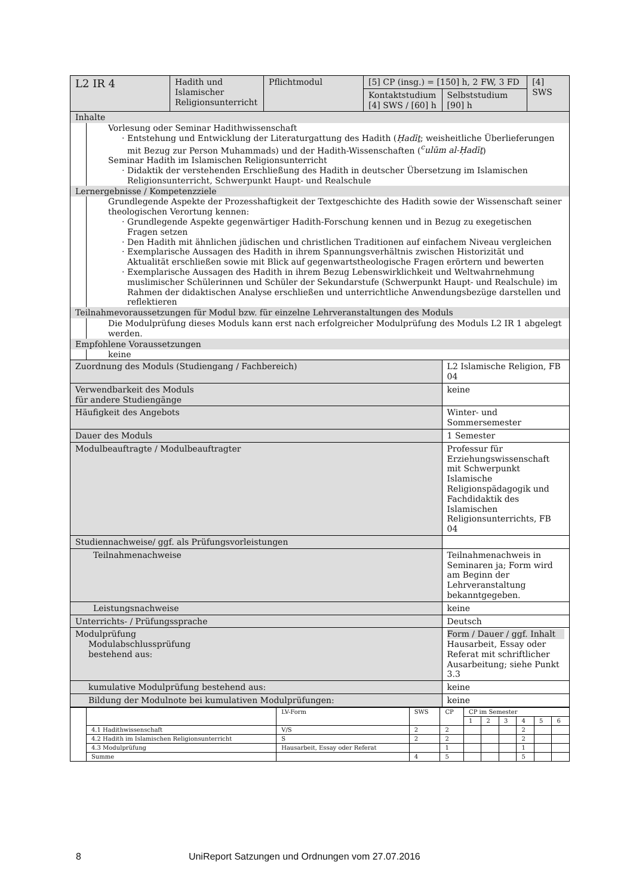| L2 IR 4 | Hadith und Islamischer Religionsunterricht | Pflichtmodul | [5] CP (insg.) = [150] h, 2 FW, 3 FD | | [4] SWS |
| | | | Kontaktstudium [4] SWS / [60] h | Selbststudium [90] h | |
| Inhalte Vorlesung oder Seminar Hadithwissenschaft Entstehung und Entwicklung der Literaturgattung des Hadith ( Ḥadīṯ ; weisheitliche Überlieferungen mit Bezug zur Person Muhammads) und der Hadith-Wissenschaften ( <sup>c</sup>ulūm al-Ḥadīṯ ) Seminar Hadith im Islamischen Religionsunterricht Didaktik der verstehenden Erschließung des Hadith in deutscher Übersetzung im Islamischen Religionsunterricht, Schwerpunkt Haupt- und Realschule Lernergebnisse / Kompetenzziele Grundlegende Aspekte der Prozesshaftigkeit der Textgeschichte des Hadith sowie der Wissenschaft seiner theologischen Verortung kennen: Grundlegende Aspekte gegenwärtiger Hadith-Forschung kennen und in Bezug zu exegetischen Fragen setzen Den Hadith mit ähnlichen jüdischen und christlichen Traditionen auf einfachem Niveau vergleichen Exemplarische Aussagen des Hadith in ihrem Spannungsverhältnis zwischen Historizität und Aktualität erschließen sowie mit Blick auf gegenwartstheologische Fragen erörtern und bewerten Exemplarische Aussagen des Hadith in ihrem Bezug Lebenswirklichkeit und Weltwahrnehmung muslimischer Schülerinnen und Schüler der Sekundarstufe (Schwerpunkt Haupt- und Realschule) im Rahmen der didaktischen Analyse erschließen und unterrichtliche Anwendungsbezüge darstellen und reflektieren Teilnahmevoraussetzungen für Modul bzw. für einzelne Lehrveranstaltungen des Moduls Die Modulprüfung dieses Moduls kann erst nach erfolgreicher Modulprüfung des Moduls L2 IR 1 abgelegt werden. Empfohlene Voraussetzungen keine | | | | | |
| Zuordnung des Moduls (Studiengang / Fachbereich) | | | | L2 Islamische Religion, FB 04 | |
| Verwendbarkeit des Moduls für andere Studiengänge | | | | keine | |
| Häufigkeit des Angebots | | | | Winter- und Sommersemester | |
| Dauer des Moduls | | | | 1 Semester | |
| Modulbeauftragte / Modulbeauftragter | | | | Professur für Erziehungswissenschaft mit Schwerpunkt Islamische Religionspädagogik und Fachdidaktik des Islamischen Religionsunterrichts, FB 04 | |
| Studiennachweise/ ggf. als Prüfungsvorleistungen | | | | | |
| Teilnahmenachweise | | | | Teilnahmenachweis in Seminaren ja; Form wird am Beginn der Lehrveranstaltung bekanntgegeben. | |
| Leistungsnachweise | | | | keine | |
| Unterrichts- / Prüfungssprache | | | | Deutsch | |
| Modulprüfung Modulabschlussprüfung bestehend aus: | | | | Form / Dauer / ggf. Inhalt Hausarbeit, Essay oder Referat mit schriftlicher Ausarbeitung; siehe Punkt 3.3 | |
| kumulative Modulprüfung bestehend aus: | | | | keine | |
| Bildung der Modulnote bei kumulativen Modulprüfungen: | | | | keine | |
| | | LV-Form | SWS | CP | CP im Semester | | | | | |
| | | | | | 1 | 2 | 3 | 4 | 5 | 6 |
| | 4.1 Hadithwissenschaft | V/S | 2 | 2 | | | | 2 | | |
| | 4.2 Hadith im Islamischen Religionsunterricht | S | 2 | 2 | | | | 2 | | |
| | 4.3 Modulprüfung | Hausarbeit, Essay oder Referat | | 1 | | | | 1 | | |
| | Summe | | 4 | 5 | | | | 5 | | |
8 UniReport Satzungen und Ordnungen vom 27.07.2016